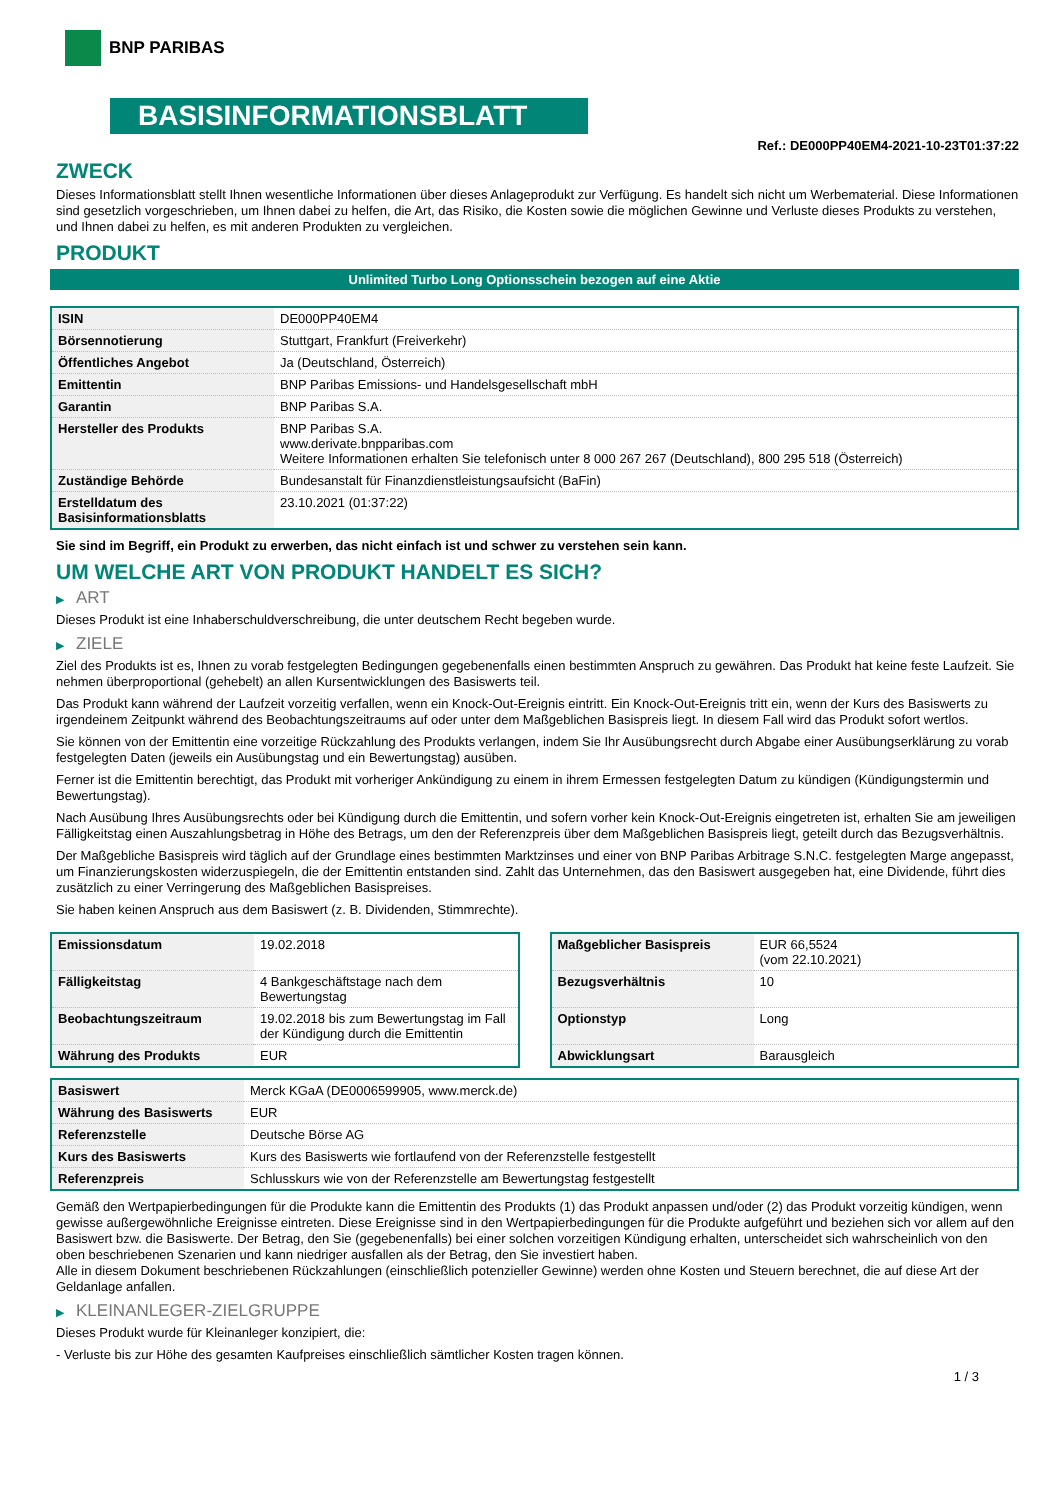BNP PARIBAS
BASISINFORMATIONSBLATT
Ref.: DE000PP40EM4-2021-10-23T01:37:22
ZWECK
Dieses Informationsblatt stellt Ihnen wesentliche Informationen über dieses Anlageprodukt zur Verfügung. Es handelt sich nicht um Werbematerial. Diese Informationen sind gesetzlich vorgeschrieben, um Ihnen dabei zu helfen, die Art, das Risiko, die Kosten sowie die möglichen Gewinne und Verluste dieses Produkts zu verstehen, und Ihnen dabei zu helfen, es mit anderen Produkten zu vergleichen.
PRODUKT
Unlimited Turbo Long Optionsschein bezogen auf eine Aktie
| ISIN | DE000PP40EM4 |
| Börsennotierung | Stuttgart, Frankfurt (Freiverkehr) |
| Öffentliches Angebot | Ja (Deutschland, Österreich) |
| Emittentin | BNP Paribas Emissions- und Handelsgesellschaft mbH |
| Garantin | BNP Paribas S.A. |
| Hersteller des Produkts | BNP Paribas S.A. www.derivate.bnpparibas.com Weitere Informationen erhalten Sie telefonisch unter 8 000 267 267 (Deutschland), 800 295 518 (Österreich) |
| Zuständige Behörde | Bundesanstalt für Finanzdienstleistungsaufsicht (BaFin) |
| Erstelldatum des Basisinformationsblatts | 23.10.2021 (01:37:22) |
Sie sind im Begriff, ein Produkt zu erwerben, das nicht einfach ist und schwer zu verstehen sein kann.
UM WELCHE ART VON PRODUKT HANDELT ES SICH?
▶ ART
Dieses Produkt ist eine Inhaberschuldverschreibung, die unter deutschem Recht begeben wurde.
▶ ZIELE
Ziel des Produkts ist es, Ihnen zu vorab festgelegten Bedingungen gegebenenfalls einen bestimmten Anspruch zu gewähren. Das Produkt hat keine feste Laufzeit. Sie nehmen überproportional (gehebelt) an allen Kursentwicklungen des Basiswerts teil.
Das Produkt kann während der Laufzeit vorzeitig verfallen, wenn ein Knock-Out-Ereignis eintritt. Ein Knock-Out-Ereignis tritt ein, wenn der Kurs des Basiswerts zu irgendeinem Zeitpunkt während des Beobachtungszeitraums auf oder unter dem Maßgeblichen Basispreis liegt. In diesem Fall wird das Produkt sofort wertlos.
Sie können von der Emittentin eine vorzeitige Rückzahlung des Produkts verlangen, indem Sie Ihr Ausübungsrecht durch Abgabe einer Ausübungserklärung zu vorab festgelegten Daten (jeweils ein Ausübungstag und ein Bewertungstag) ausüben.
Ferner ist die Emittentin berechtigt, das Produkt mit vorheriger Ankündigung zu einem in ihrem Ermessen festgelegten Datum zu kündigen (Kündigungstermin und Bewertungstag).
Nach Ausübung Ihres Ausübungsrechts oder bei Kündigung durch die Emittentin, und sofern vorher kein Knock-Out-Ereignis eingetreten ist, erhalten Sie am jeweiligen Fälligkeitstag einen Auszahlungsbetrag in Höhe des Betrags, um den der Referenzpreis über dem Maßgeblichen Basispreis liegt, geteilt durch das Bezugsverhältnis.
Der Maßgebliche Basispreis wird täglich auf der Grundlage eines bestimmten Marktzinses und einer von BNP Paribas Arbitrage S.N.C. festgelegten Marge angepasst, um Finanzierungskosten widerzuspiegeln, die der Emittentin entstanden sind. Zahlt das Unternehmen, das den Basiswert ausgegeben hat, eine Dividende, führt dies zusätzlich zu einer Verringerung des Maßgeblichen Basispreises.
Sie haben keinen Anspruch aus dem Basiswert (z. B. Dividenden, Stimmrechte).
| Emissionsdatum | 19.02.2018 |
| Fälligkeitstag | 4 Bankgeschäftstage nach dem Bewertungstag |
| Beobachtungszeitraum | 19.02.2018 bis zum Bewertungstag im Fall der Kündigung durch die Emittentin |
| Währung des Produkts | EUR |
| Maßgeblicher Basispreis | EUR 66,5524 (vom 22.10.2021) |
| Bezugsverhältnis | 10 |
| Optionstyp | Long |
| Abwicklungsart | Barausgleich |
| Basiswert | Merck KGaA (DE0006599905, www.merck.de) |
| Währung des Basiswerts | EUR |
| Referenzstelle | Deutsche Börse AG |
| Kurs des Basiswerts | Kurs des Basiswerts wie fortlaufend von der Referenzstelle festgestellt |
| Referenzpreis | Schlusskurs wie von der Referenzstelle am Bewertungstag festgestellt |
Gemäß den Wertpapierbedingungen für die Produkte kann die Emittentin des Produkts (1) das Produkt anpassen und/oder (2) das Produkt vorzeitig kündigen, wenn gewisse außergewöhnliche Ereignisse eintreten. Diese Ereignisse sind in den Wertpapierbedingungen für die Produkte aufgeführt und beziehen sich vor allem auf den Basiswert bzw. die Basiswerte. Der Betrag, den Sie (gegebenenfalls) bei einer solchen vorzeitigen Kündigung erhalten, unterscheidet sich wahrscheinlich von den oben beschriebenen Szenarien und kann niedriger ausfallen als der Betrag, den Sie investiert haben.
Alle in diesem Dokument beschriebenen Rückzahlungen (einschließlich potenzieller Gewinne) werden ohne Kosten und Steuern berechnet, die auf diese Art der Geldanlage anfallen.
▶ KLEINANLEGER-ZIELGRUPPE
Dieses Produkt wurde für Kleinanleger konzipiert, die:
- Verluste bis zur Höhe des gesamten Kaufpreises einschließlich sämtlicher Kosten tragen können.
1 / 3